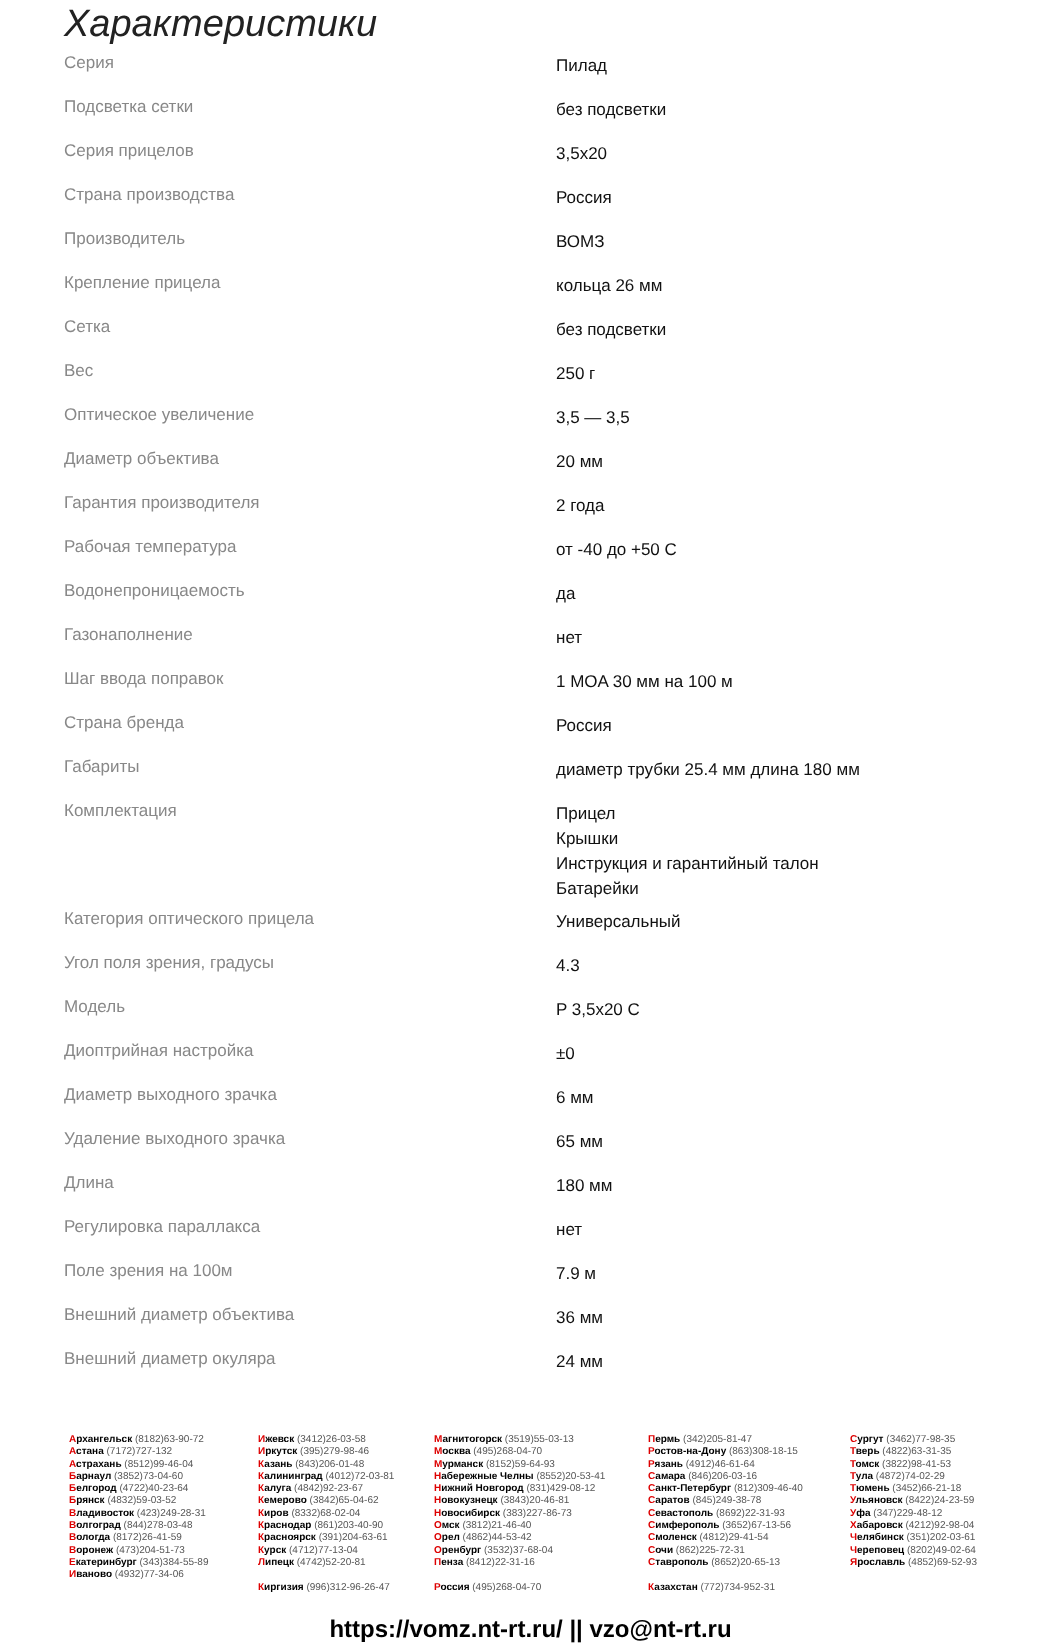Характеристики
| Серия | Пилад |
| Подсветка сетки | без подсветки |
| Серия прицелов | 3,5x20 |
| Страна производства | Россия |
| Производитель | ВОМЗ |
| Крепление прицела | кольца 26 мм |
| Сетка | без подсветки |
| Вес | 250 г |
| Оптическое увеличение | 3,5 — 3,5 |
| Диаметр объектива | 20 мм |
| Гарантия производителя | 2 года |
| Рабочая температура | от -40 до +50 С |
| Водонепроницаемость | да |
| Газонаполнение | нет |
| Шаг ввода поправок | 1 MOA 30 мм на 100 м |
| Страна бренда | Россия |
| Габариты | диаметр трубки 25.4 мм длина 180 мм |
| Комплектация | Прицел Крышки Инструкция и гарантийный талон Батарейки |
| Категория оптического прицела | Универсальный |
| Угол поля зрения, градусы | 4.3 |
| Модель | P 3,5x20 C |
| Диоптрийная настройка | ±0 |
| Диаметр выходного зрачка | 6 мм |
| Удаление выходного зрачка | 65 мм |
| Длина | 180 мм |
| Регулировка параллакса | нет |
| Поле зрения на 100м | 7.9 м |
| Внешний диаметр объектива | 36 мм |
| Внешний диаметр окуляра | 24 мм |
Архангельск (8182)63-90-72
Астана (7172)727-132
Астрахань (8512)99-46-04
Барнаул (3852)73-04-60
Белгород (4722)40-23-64
Брянск (4832)59-03-52
Владивосток (423)249-28-31
Волгоград (844)278-03-48
Вологда (8172)26-41-59
Воронеж (473)204-51-73
Екатеринбург (343)384-55-89
Иваново (4932)77-34-06
Ижевск (3412)26-03-58
Иркутск (395)279-98-46
Казань (843)206-01-48
Калининград (4012)72-03-81
Калуга (4842)92-23-67
Кемерово (3842)65-04-62
Киров (8332)68-02-04
Краснодар (861)203-40-90
Красноярск (391)204-63-61
Курск (4712)77-13-04
Липецк (4742)52-20-81
Киргизия (996)312-96-26-47
Магнитогорск (3519)55-03-13
Москва (495)268-04-70
Мурманск (8152)59-64-93
Набережные Челны (8552)20-53-41
Нижний Новгород (831)429-08-12
Новокузнецк (3843)20-46-81
Новосибирск (383)227-86-73
Омск (3812)21-46-40
Орел (4862)44-53-42
Оренбург (3532)37-68-04
Пенза (8412)22-31-16
Россия (495)268-04-70
Пермь (342)205-81-47
Ростов-на-Дону (863)308-18-15
Рязань (4912)46-61-64
Самара (846)206-03-16
Санкт-Петербург (812)309-46-40
Саратов (845)249-38-78
Севастополь (8692)22-31-93
Симферополь (3652)67-13-56
Смоленск (4812)29-41-54
Сочи (862)225-72-31
Ставрополь (8652)20-65-13
Казахстан (772)734-952-31
Сургут (3462)77-98-35
Тверь (4822)63-31-35
Томск (3822)98-41-53
Тула (4872)74-02-29
Тюмень (3452)66-21-18
Ульяновск (8422)24-23-59
Уфа (347)229-48-12
Хабаровск (4212)92-98-04
Челябинск (351)202-03-61
Череповец (8202)49-02-64
Ярославль (4852)69-52-93
https://vomz.nt-rt.ru/ || vzo@nt-rt.ru